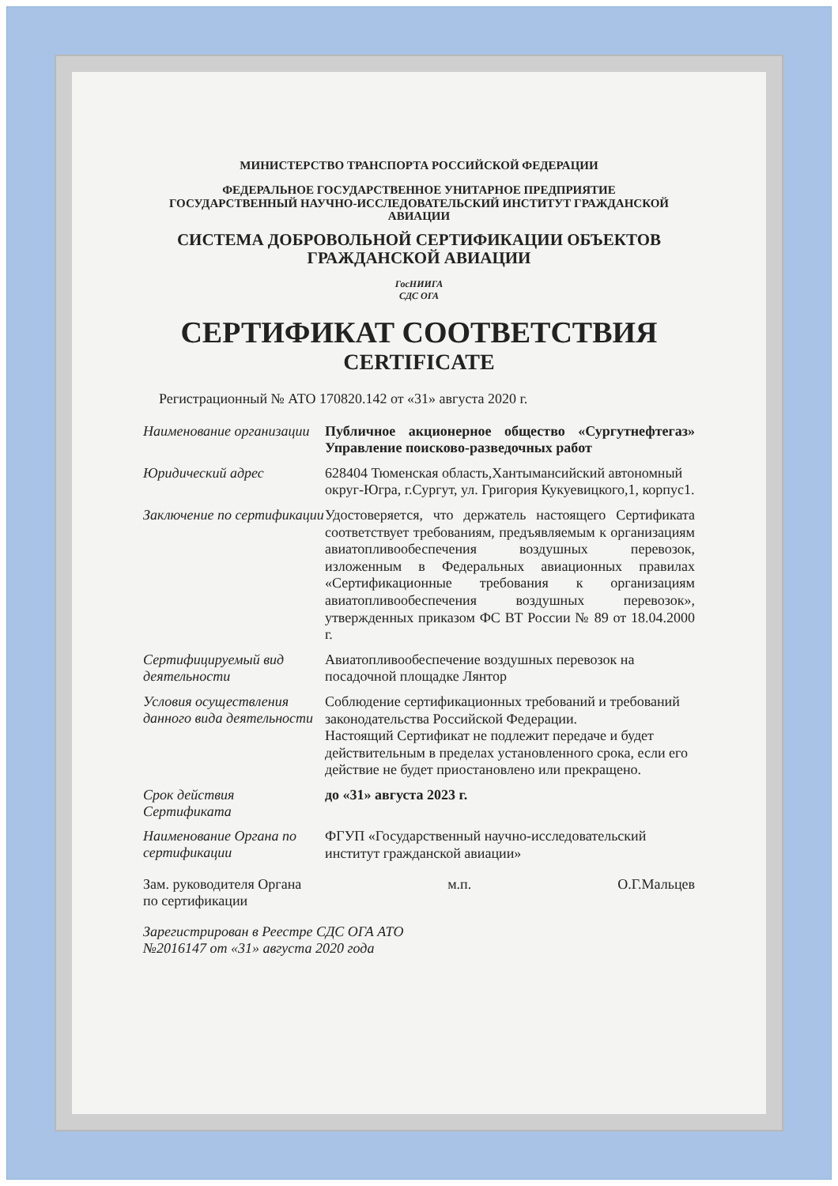МИНИСТЕРСТВО ТРАНСПОРТА РОССИЙСКОЙ ФЕДЕРАЦИИ
ФЕДЕРАЛЬНОЕ ГОСУДАРСТВЕННОЕ УНИТАРНОЕ ПРЕДПРИЯТИЕ
ГОСУДАРСТВЕННЫЙ НАУЧНО-ИССЛЕДОВАТЕЛЬСКИЙ ИНСТИТУТ ГРАЖДАНСКОЙ АВИАЦИИ
СИСТЕМА ДОБРОВОЛЬНОЙ СЕРТИФИКАЦИИ ОБЪЕКТОВ
ГРАЖДАНСКОЙ АВИАЦИИ
ГосНИИГА
СДС ОГА
СЕРТИФИКАТ СООТВЕТСТВИЯ
CERTIFICATE
Регистрационный № АТО 170820.142 от «31» августа 2020 г.
| Наименование организации | Публичное акционерное общество «Сургутнефтегаз» Управление поисково-разведочных работ |
| Юридический адрес | 628404 Тюменская область,Хантымансийский автономный округ-Югра, г.Сургут, ул. Григория Кукуевицкого,1, корпус1. |
| Заключение по сертификации | Удостоверяется, что держатель настоящего Сертификата соответствует требованиям, предъявляемым к организациям авиатопливообеспечения воздушных перевозок, изложенным в Федеральных авиационных правилах «Сертификационные требования к организациям авиатопливообеспечения воздушных перевозок», утвержденных приказом ФС ВТ России № 89 от 18.04.2000 г. |
| Сертифицируемый вид деятельности | Авиатопливообеспечение воздушных перевозок на посадочной площадке Лянтор |
| Условия осуществления данного вида деятельности | Соблюдение сертификационных требований и требований законодательства Российской Федерации. Настоящий Сертификат не подлежит передаче и будет действительным в пределах установленного срока, если его действие не будет приостановлено или прекращено. |
| Срок действия Сертификата | до «31» августа 2023 г. |
| Наименование Органа по сертификации | ФГУП «Государственный научно-исследовательский институт гражданской авиации» |
Зам. руководителя Органа
по сертификации м.п. О.Г.Мальцев
Зарегистрирован в Реестре СДС ОГА АТО
№2016147 от «31» августа 2020 года